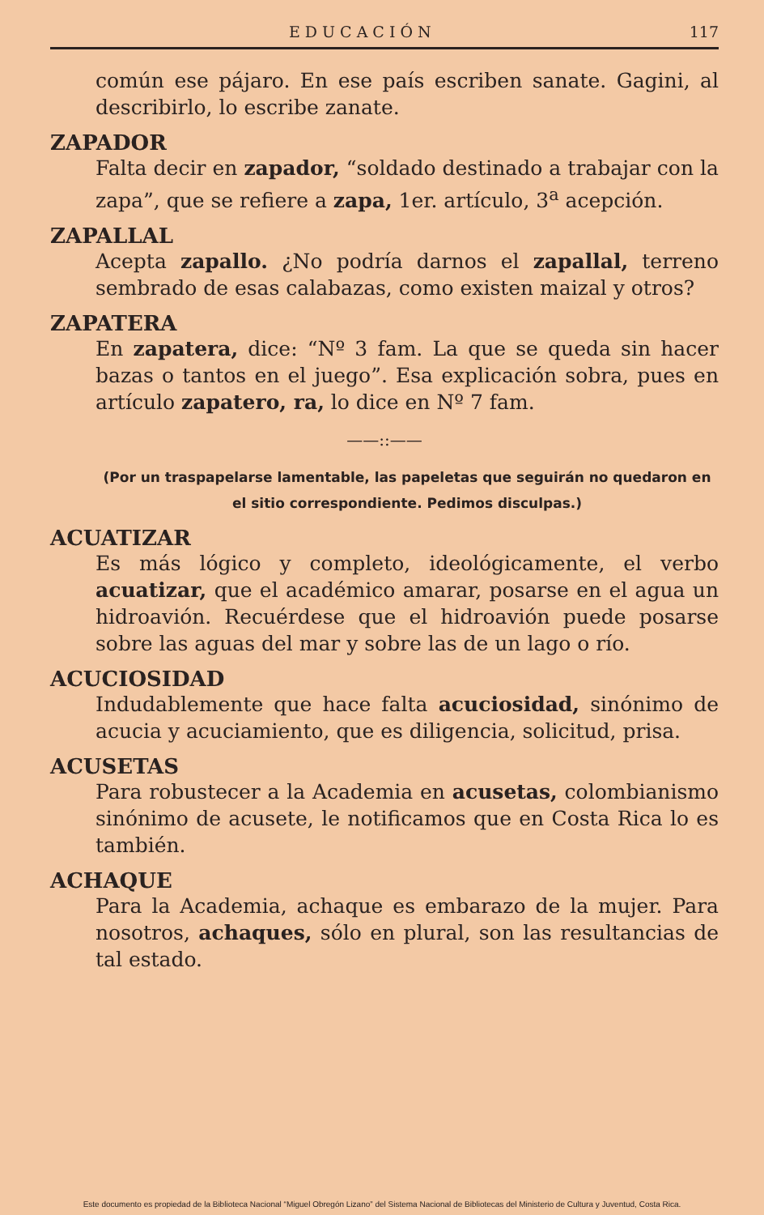EDUCACIÓN 117
común ese pájaro. En ese país escriben sanate. Gagini, al describirlo, lo escribe zanate.
ZAPADOR
Falta decir en zapador, “soldado destinado a trabajar con la zapa”, que se refiere a zapa, 1er. artículo, 3<sup>a</sup> acepción.
ZAPALLAL
Acepta zapallo. ¿No podría darnos el zapallal, terreno sembrado de esas calabazas, como existen maizal y otros?
ZAPATERA
En zapatera, dice: “Nº 3 fam. La que se queda sin hacer bazas o tantos en el juego”. Esa explicación sobra, pues en artículo zapatero, ra, lo dice en Nº 7 fam.
——::——
(Por un traspapelarse lamentable, las papeletas que seguirán no quedaron en el sitio correspondiente. Pedimos disculpas.)
ACUATIZAR
Es más lógico y completo, ideológicamente, el verbo acuatizar, que el académico amarar, posarse en el agua un hidroavión. Recuérdese que el hidroavión puede posarse sobre las aguas del mar y sobre las de un lago o río.
ACUCIOSIDAD
Indudablemente que hace falta acuciosidad, sinónimo de acucia y acuciamiento, que es diligencia, solicitud, prisa.
ACUSETAS
Para robustecer a la Academia en acusetas, colombianismo sinónimo de acusete, le notificamos que en Costa Rica lo es también.
ACHAQUE
Para la Academia, achaque es embarazo de la mujer. Para nosotros, achaques, sólo en plural, son las resultancias de tal estado.
Este documento es propiedad de la Biblioteca Nacional “Miguel Obregón Lizano” del Sistema Nacional de Bibliotecas del Ministerio de Cultura y Juventud, Costa Rica.